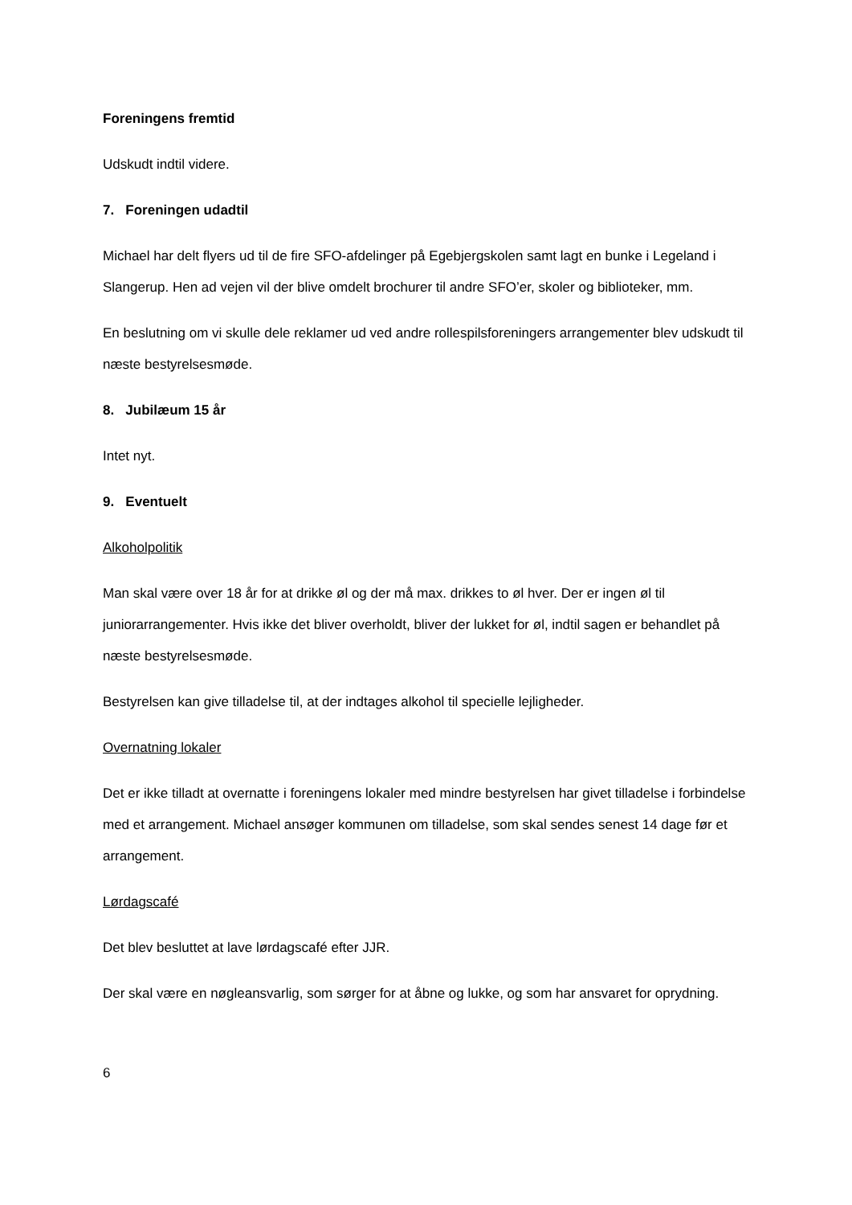Foreningens fremtid
Udskudt indtil videre.
7. Foreningen udadtil
Michael har delt flyers ud til de fire SFO-afdelinger på Egebjergskolen samt lagt en bunke i Legeland i Slangerup. Hen ad vejen vil der blive omdelt brochurer til andre SFO’er, skoler og biblioteker, mm.
En beslutning om vi skulle dele reklamer ud ved andre rollespilsforeningers arrangementer blev udskudt til næste bestyrelsesmøde.
8. Jubilæum 15 år
Intet nyt.
9. Eventuelt
Alkoholpolitik
Man skal være over 18 år for at drikke øl og der må max. drikkes to øl hver. Der er ingen øl til juniorarrangementer. Hvis ikke det bliver overholdt, bliver der lukket for øl, indtil sagen er behandlet på næste bestyrelsesmøde.
Bestyrelsen kan give tilladelse til, at der indtages alkohol til specielle lejligheder.
Overnatning lokaler
Det er ikke tilladt at overnatte i foreningens lokaler med mindre bestyrelsen har givet tilladelse i forbindelse med et arrangement. Michael ansøger kommunen om tilladelse, som skal sendes senest 14 dage før et arrangement.
Lørdagscafé
Det blev besluttet at lave lørdagscafé efter JJR.
Der skal være en nøgleansvarlig, som sørger for at åbne og lukke, og som har ansvaret for oprydning.
6